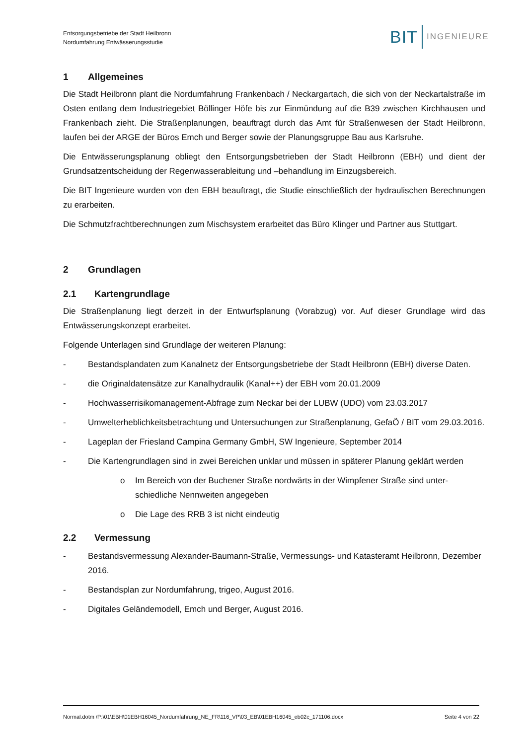Entsorgungsbetriebe der Stadt Heilbronn
Nordumfahrung Entwässerungsstudie
BIT INGENIEURE
1 Allgemeines
Die Stadt Heilbronn plant die Nordumfahrung Frankenbach / Neckargartach, die sich von der Neckartal­straße im Osten entlang dem Industriegebiet Böllinger Höfe bis zur Einmündung auf die B39 zwischen Kirchhausen und Frankenbach zieht. Die Straßenplanungen, beauftragt durch das Amt für Straßenwesen der Stadt Heilbronn, laufen bei der ARGE der Büros Emch und Berger sowie der Planungsgruppe Bau aus Karlsruhe.
Die Entwässerungsplanung obliegt den Entsorgungsbetrieben der Stadt Heilbronn (EBH) und dient der Grundsatzentscheidung der Regenwasserableitung und –behandlung im Einzugsbereich.
Die BIT Ingenieure wurden von den EBH beauftragt, die Studie einschließlich der hydraulischen Berech­nungen zu erarbeiten.
Die Schmutzfrachtberechnungen zum Mischsystem erarbeitet das Büro Klinger und Partner aus Stuttgart.
2 Grundlagen
2.1 Kartengrundlage
Die Straßenplanung liegt derzeit in der Entwurfsplanung (Vorabzug) vor. Auf dieser Grundlage wird das Entwässerungskonzept erarbeitet.
Folgende Unterlagen sind Grundlage der weiteren Planung:
- Bestandsplandaten zum Kanalnetz der Entsorgungsbetriebe der Stadt Heilbronn (EBH) diverse Da­ten.
- die Originaldatensätze zur Kanalhydraulik (Kanal++) der EBH vom 20.01.2009
- Hochwasserrisikomanagement-Abfrage zum Neckar bei der LUBW (UDO) vom 23.03.2017
- Umwelterheblichkeitsbetrachtung und Untersuchungen zur Straßenplanung, GefaÖ / BIT vom 29.03.2016.
- Lageplan der Friesland Campina Germany GmbH, SW Ingenieure, September 2014
- Die Kartengrundlagen sind in zwei Bereichen unklar und müssen in späterer Planung geklärt werden
o Im Bereich von der Buchener Straße nordwärts in der Wimpfener Straße sind unter­schiedliche Nennweiten angegeben
o Die Lage des RRB 3 ist nicht eindeutig
2.2 Vermessung
- Bestandsvermessung Alexander-Baumann-Straße, Vermessungs- und Katasteramt Heilbronn, De­zember 2016.
- Bestandsplan zur Nordumfahrung, trigeo, August 2016.
- Digitales Geländemodell, Emch und Berger, August 2016.
Normal.dotm /P:\01\EBH\01EBH16045_Nordumfahrung_NE_FR\116_VP\03_EB\01EBH16045_eb02c_171106.docx Seite 4 von 22